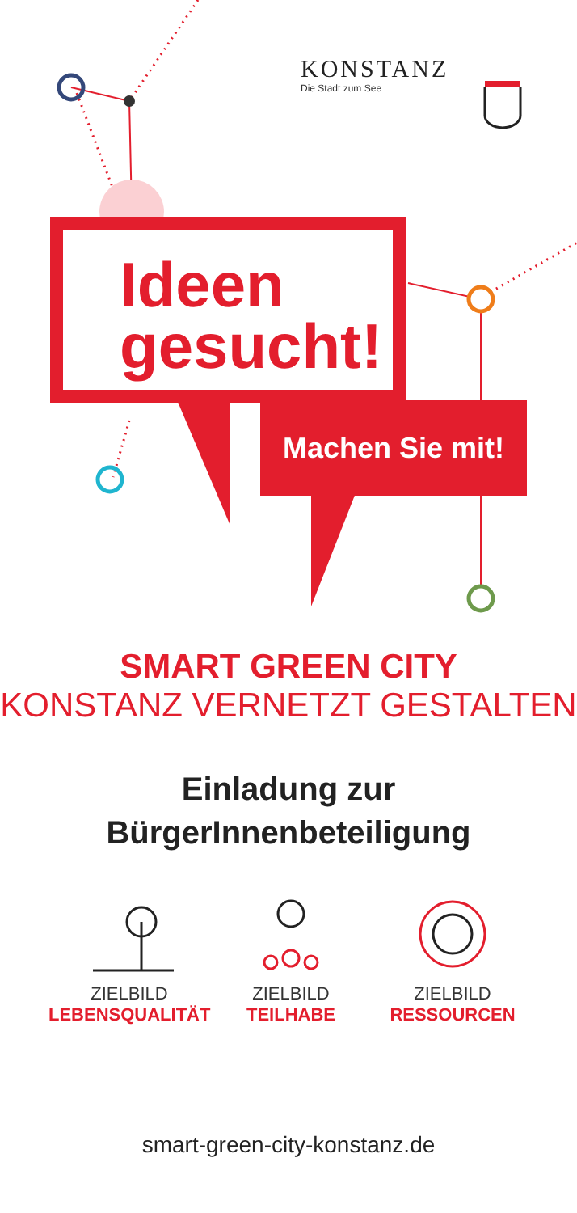KONSTANZ
Die Stadt zum See
Ideen
gesucht!
Machen Sie mit!
SMART GREEN CITY
KONSTANZ VERNETZT GESTALTEN
Einladung zur
BürgerInnenbeteiligung
ZIELBILD
LEBENSQUALITÄT
ZIELBILD
TEILHABE
ZIELBILD
RESSOURCEN
smart-green-city-konstanz.de